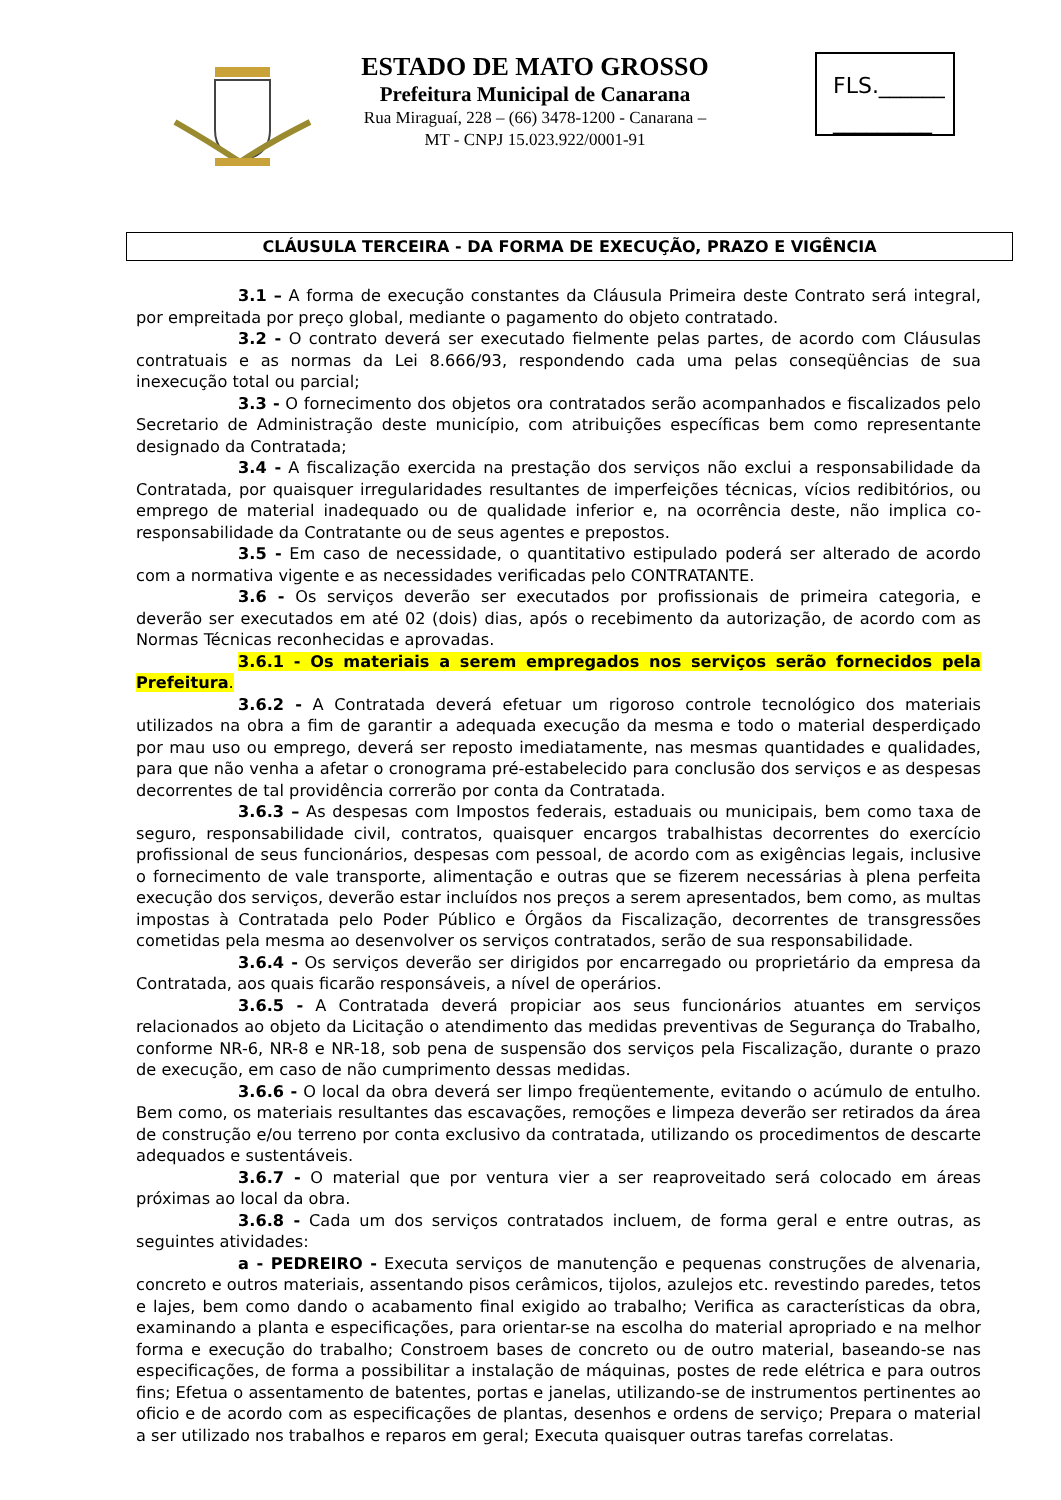ESTADO DE MATO GROSSO
Prefeitura Municipal de Canarana
Rua Miraguaí, 228 – (66) 3478-1200 - Canarana –
MT - CNPJ 15.023.922/0001-91
FLS.______
_________
CLÁUSULA TERCEIRA - DA FORMA DE EXECUÇÃO, PRAZO E VIGÊNCIA
3.1 – A forma de execução constantes da Cláusula Primeira deste Contrato será integral, por empreitada por preço global, mediante o pagamento do objeto contratado.
3.2 - O contrato deverá ser executado fielmente pelas partes, de acordo com Cláusulas contratuais e as normas da Lei 8.666/93, respondendo cada uma pelas conseqüências de sua inexecução total ou parcial;
3.3 - O fornecimento dos objetos ora contratados serão acompanhados e fiscalizados pelo Secretario de Administração deste município, com atribuições específicas bem como representante designado da Contratada;
3.4 - A fiscalização exercida na prestação dos serviços não exclui a responsabilidade da Contratada, por quaisquer irregularidades resultantes de imperfeições técnicas, vícios redibitórios, ou emprego de material inadequado ou de qualidade inferior e, na ocorrência deste, não implica co-responsabilidade da Contratante ou de seus agentes e prepostos.
3.5 - Em caso de necessidade, o quantitativo estipulado poderá ser alterado de acordo com a normativa vigente e as necessidades verificadas pelo CONTRATANTE.
3.6 - Os serviços deverão ser executados por profissionais de primeira categoria, e deverão ser executados em até 02 (dois) dias, após o recebimento da autorização, de acordo com as Normas Técnicas reconhecidas e aprovadas.
3.6.1 - Os materiais a serem empregados nos serviços serão fornecidos pela Prefeitura.
3.6.2 - A Contratada deverá efetuar um rigoroso controle tecnológico dos materiais utilizados na obra a fim de garantir a adequada execução da mesma e todo o material desperdiçado por mau uso ou emprego, deverá ser reposto imediatamente, nas mesmas quantidades e qualidades, para que não venha a afetar o cronograma pré-estabelecido para conclusão dos serviços e as despesas decorrentes de tal providência correrão por conta da Contratada.
3.6.3 – As despesas com Impostos federais, estaduais ou municipais, bem como taxa de seguro, responsabilidade civil, contratos, quaisquer encargos trabalhistas decorrentes do exercício profissional de seus funcionários, despesas com pessoal, de acordo com as exigências legais, inclusive o fornecimento de vale transporte, alimentação e outras que se fizerem necessárias à plena perfeita execução dos serviços, deverão estar incluídos nos preços a serem apresentados, bem como, as multas impostas à Contratada pelo Poder Público e Órgãos da Fiscalização, decorrentes de transgressões cometidas pela mesma ao desenvolver os serviços contratados, serão de sua responsabilidade.
3.6.4 - Os serviços deverão ser dirigidos por encarregado ou proprietário da empresa da Contratada, aos quais ficarão responsáveis, a nível de operários.
3.6.5 - A Contratada deverá propiciar aos seus funcionários atuantes em serviços relacionados ao objeto da Licitação o atendimento das medidas preventivas de Segurança do Trabalho, conforme NR-6, NR-8 e NR-18, sob pena de suspensão dos serviços pela Fiscalização, durante o prazo de execução, em caso de não cumprimento dessas medidas.
3.6.6 - O local da obra deverá ser limpo freqüentemente, evitando o acúmulo de entulho. Bem como, os materiais resultantes das escavações, remoções e limpeza deverão ser retirados da área de construção e/ou terreno por conta exclusivo da contratada, utilizando os procedimentos de descarte adequados e sustentáveis.
3.6.7 - O material que por ventura vier a ser reaproveitado será colocado em áreas próximas ao local da obra.
3.6.8 - Cada um dos serviços contratados incluem, de forma geral e entre outras, as seguintes atividades:
a - PEDREIRO - Executa serviços de manutenção e pequenas construções de alvenaria, concreto e outros materiais, assentando pisos cerâmicos, tijolos, azulejos etc. revestindo paredes, tetos e lajes, bem como dando o acabamento final exigido ao trabalho; Verifica as características da obra, examinando a planta e especificações, para orientar-se na escolha do material apropriado e na melhor forma e execução do trabalho; Constroem bases de concreto ou de outro material, baseando-se nas especificações, de forma a possibilitar a instalação de máquinas, postes de rede elétrica e para outros fins; Efetua o assentamento de batentes, portas e janelas, utilizando-se de instrumentos pertinentes ao oficio e de acordo com as especificações de plantas, desenhos e ordens de serviço; Prepara o material a ser utilizado nos trabalhos e reparos em geral; Executa quaisquer outras tarefas correlatas.